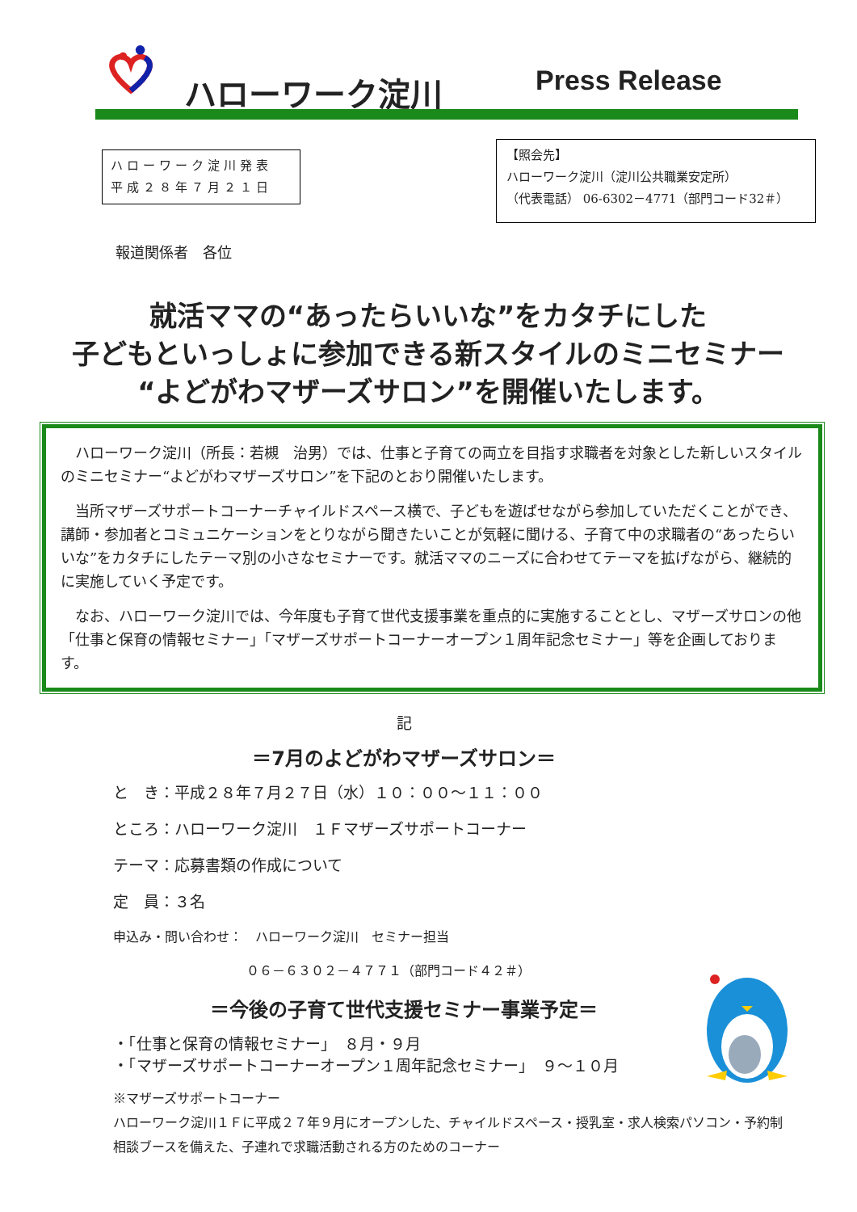ハローワーク淀川 Press Release
ハローワーク淀川発表
平成２８年７月２１日
【照会先】
ハローワーク淀川（淀川公共職業安定所）
（代表電話） 06-6302－4771（部門コード32＃）
報道関係者　各位
就活ママの“あったらいいな”をカタチにした
子どもといっしょに参加できる新スタイルのミニセミナー
“よどがわマザーズサロン”を開催いたします。
ハローワーク淀川（所長：若槻　治男）では、仕事と子育ての両立を目指す求職者を対象とした新しいスタイルのミニセミナー“よどがわマザーズサロン”を下記のとおり開催いたします。
当所マザーズサポートコーナーチャイルドスペース横で、子どもを遊ばせながら参加していただくことができ、講師・参加者とコミュニケーションをとりながら聞きたいことが気軽に聞ける、子育て中の求職者の“あったらいいな”をカタチにしたテーマ別の小さなセミナーです。就活ママのニーズに合わせてテーマを拡げながら、継続的に実施していく予定です。
なお、ハローワーク淀川では、今年度も子育て世代支援事業を重点的に実施することとし、マザーズサロンの他「仕事と保育の情報セミナー」「マザーズサポートコーナーオープン１周年記念セミナー」等を企画しております。
記
＝7月のよどがわマザーズサロン＝
と　き：平成２８年７月２７日（水）１０：００～１１：００
ところ：ハローワーク淀川　１Ｆマザーズサポートコーナー
テーマ：応募書類の作成について
定　員：３名
申込み・問い合わせ：　ハローワーク淀川　セミナー担当
０６－６３０２－４７７１（部門コード４２＃）
＝今後の子育て世代支援セミナー事業予定＝
・「仕事と保育の情報セミナー」　８月・９月
・「マザーズサポートコーナーオープン１周年記念セミナー」　９～１０月
※マザーズサポートコーナー
ハローワーク淀川１Ｆに平成２７年９月にオープンした、チャイルドスペース・授乳室・求人検索パソコン・予約制相談ブースを備えた、子連れで求職活動される方のためのコーナー